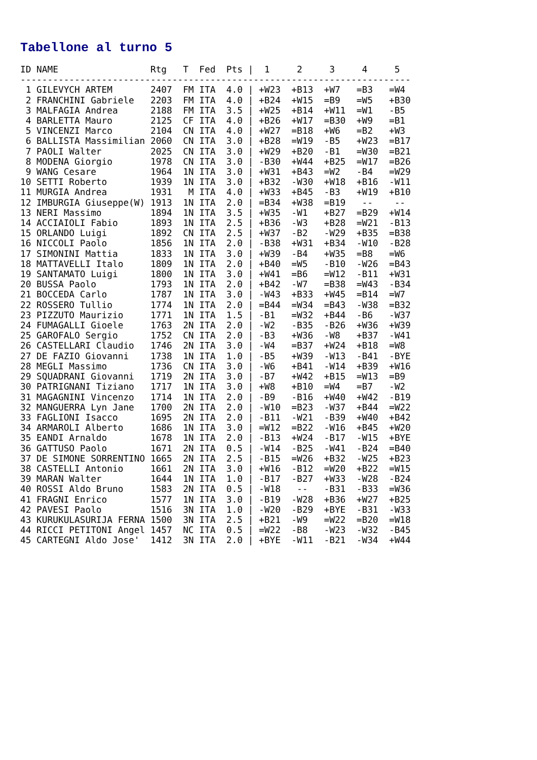Tabellone al turno 5
ID NAME                 Rtg   T  Fed  Pts |  1     2     3     4     5
------------------------------------------------------------------------
 1 GILEVYCH ARTEM       2407  FM ITA  4.0 | +W23  +B13  +W7   =B3   =W4
 2 FRANCHINI Gabriele   2203  FM ITA  4.0 | +B24  +W15  =B9   =W5   +B30
 3 MALFAGIA Andrea      2188  FM ITA  3.5 | +W25  +B14  +W11  =W1   -B5
 4 BARLETTA Mauro       2125  CF ITA  4.0 | +B26  +W17  =B30  +W9   =B1
 5 VINCENZI Marco       2104  CN ITA  4.0 | +W27  =B18  +W6   =B2   +W3
 6 BALLISTA Massimilian 2060  CN ITA  3.0 | +B28  =W19  -B5   +W23  =B17
 7 PAOLI Walter         2025  CN ITA  3.0 | +W29  +B20  -B1   =W30  =B21
 8 MODENA Giorgio       1978  CN ITA  3.0 | -B30  +W44  +B25  =W17  =B26
 9 WANG Cesare          1964  1N ITA  3.0 | +W31  +B43  =W2   -B4   =W29
10 SETTI Roberto        1939  1N ITA  3.0 | +B32  -W30  +W18  +B16  -W11
11 MURGIA Andrea        1931   M ITA  4.0 | +W33  +B45  -B3   +W19  +B10
12 IMBURGIA Giuseppe(W) 1913  1N ITA  2.0 | =B34  +W38  =B19   --    --
13 NERI Massimo         1894  1N ITA  3.5 | +W35  -W1   +B27  =B29  +W14
14 ACCIAIOLI Fabio      1893  1N ITA  2.5 | +B36  -W3   +B28  =W21  -B13
15 ORLANDO Luigi        1892  CN ITA  2.5 | +W37  -B2   -W29  +B35  =B38
16 NICCOLI Paolo        1856  1N ITA  2.0 | -B38  +W31  +B34  -W10  -B28
17 SIMONINI Mattia      1833  1N ITA  3.0 | +W39  -B4   +W35  =B8   =W6
18 MATTAVELLI Italo     1809  1N ITA  2.0 | +B40  =W5   -B10  -W26  =B43
19 SANTAMATO Luigi      1800  1N ITA  3.0 | +W41  =B6   =W12  -B11  +W31
20 BUSSA Paolo          1793  1N ITA  2.0 | +B42  -W7   =B38  =W43  -B34
21 BOCCEDA Carlo        1787  1N ITA  3.0 | -W43  +B33  +W45  =B14  =W7
22 ROSSERO Tullio       1774  1N ITA  2.0 | =B44  =W34  =B43  -W38  =B32
23 PIZZUTO Maurizio     1771  1N ITA  1.5 | -B1   =W32  +B44  -B6   -W37
24 FUMAGALLI Gioele     1763  2N ITA  2.0 | -W2   -B35  -B26  +W36  +W39
25 GAROFALO Sergio      1752  CN ITA  2.0 | -B3   +W36  -W8   +B37  -W41
26 CASTELLARI Claudio   1746  2N ITA  3.0 | -W4   =B37  +W24  +B18  =W8
27 DE FAZIO Giovanni    1738  1N ITA  1.0 | -B5   +W39  -W13  -B41  -BYE
28 MEGLI Massimo        1736  CN ITA  3.0 | -W6   +B41  -W14  +B39  +W16
29 SQUADRANI Giovanni   1719  2N ITA  3.0 | -B7   +W42  +B15  =W13  =B9
30 PATRIGNANI Tiziano   1717  1N ITA  3.0 | +W8   +B10  =W4   =B7   -W2
31 MAGAGNINI Vincenzo   1714  1N ITA  2.0 | -B9   -B16  +W40  +W42  -B19
32 MANGUERRA Lyn Jane   1700  2N ITA  2.0 | -W10  =B23  -W37  +B44  =W22
33 FAGLIONI Isacco      1695  2N ITA  2.0 | -B11  -W21  -B39  +W40  +B42
34 ARMAROLI Alberto     1686  1N ITA  3.0 | =W12  =B22  -W16  +B45  +W20
35 EANDI Arnaldo        1678  1N ITA  2.0 | -B13  +W24  -B17  -W15  +BYE
36 GATTUSO Paolo        1671  2N ITA  0.5 | -W14  -B25  -W41  -B24  =B40
37 DE SIMONE SORRENTINO 1665  2N ITA  2.5 | -B15  =W26  +B32  -W25  +B23
38 CASTELLI Antonio     1661  2N ITA  3.0 | +W16  -B12  =W20  +B22  =W15
39 MARAN Walter         1644  1N ITA  1.0 | -B17  -B27  +W33  -W28  -B24
40 ROSSI Aldo Bruno     1583  2N ITA  0.5 | -W18   --   -B31  -B33  =W36
41 FRAGNI Enrico        1577  1N ITA  3.0 | -B19  -W28  +B36  +W27  +B25
42 PAVESI Paolo         1516  3N ITA  1.0 | -W20  -B29  +BYE  -B31  -W33
43 KURUKULASURIJA FERNA 1500  3N ITA  2.5 | +B21  -W9   =W22  =B20  =W18
44 RICCI PETITONI Angel 1457  NC ITA  0.5 | =W22  -B8   -W23  -W32  -B45
45 CARTEGNI Aldo Jose'  1412  3N ITA  2.0 | +BYE  -W11  -B21  -W34  +W44